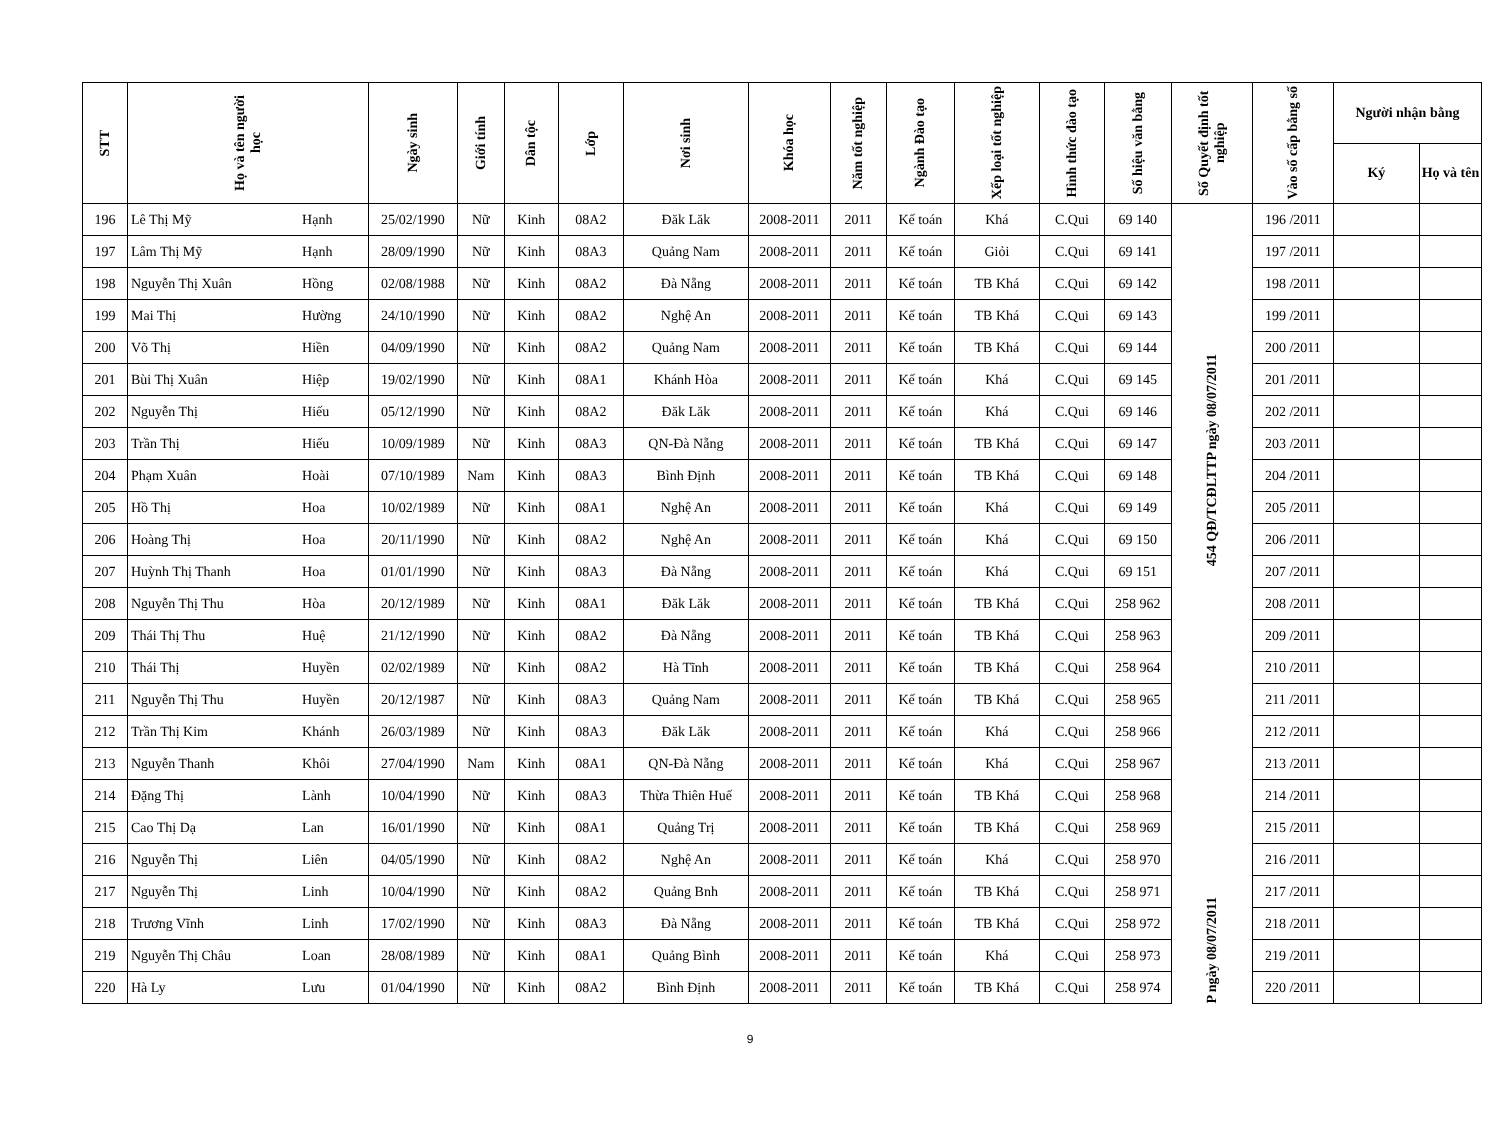| STT | Họ và tên người học | | Ngày sinh | Giới tính | Dân tộc | Lớp | Nơi sinh | Khóa học | Năm tốt nghiệp | Ngành Đào tạo | Xếp loại tốt nghiệp | Hình thức đào tạo | Số hiệu văn bằng | Số Quyết định tốt nghiệp | Vào số cấp bằng số | Người nhận bằng | |
| --- | --- | --- | --- | --- | --- | --- | --- | --- | --- | --- | --- | --- | --- | --- | --- | --- | --- |
| | | | | | | | | | | | | | | | | Ký | Họ và tên |
| 196 | Lê Thị Mỹ | Hạnh | 25/02/1990 | Nữ | Kinh | 08A2 | Đăk Lăk | 2008-2011 | 2011 | Kế toán | Khá | C.Qui | 69 140 | 454 QĐ/TCĐLTTP ngày 08/07/2011 | 196 /2011 | | |
| 197 | Lâm Thị Mỹ | Hạnh | 28/09/1990 | Nữ | Kinh | 08A3 | Quảng Nam | 2008-2011 | 2011 | Kế toán | Giỏi | C.Qui | 69 141 | | 197 /2011 | | |
| 198 | Nguyễn Thị Xuân | Hồng | 02/08/1988 | Nữ | Kinh | 08A2 | Đà Nẵng | 2008-2011 | 2011 | Kế toán | TB Khá | C.Qui | 69 142 | | 198 /2011 | | |
| 199 | Mai Thị | Hường | 24/10/1990 | Nữ | Kinh | 08A2 | Nghệ An | 2008-2011 | 2011 | Kế toán | TB Khá | C.Qui | 69 143 | | 199 /2011 | | |
| 200 | Võ Thị | Hiền | 04/09/1990 | Nữ | Kinh | 08A2 | Quảng Nam | 2008-2011 | 2011 | Kế toán | TB Khá | C.Qui | 69 144 | | 200 /2011 | | |
| 201 | Bùi Thị Xuân | Hiệp | 19/02/1990 | Nữ | Kinh | 08A1 | Khánh Hòa | 2008-2011 | 2011 | Kế toán | Khá | C.Qui | 69 145 | | 201 /2011 | | |
| 202 | Nguyễn Thị | Hiếu | 05/12/1990 | Nữ | Kinh | 08A2 | Đăk Lăk | 2008-2011 | 2011 | Kế toán | Khá | C.Qui | 69 146 | | 202 /2011 | | |
| 203 | Trần Thị | Hiếu | 10/09/1989 | Nữ | Kinh | 08A3 | QN-Đà Nẵng | 2008-2011 | 2011 | Kế toán | TB Khá | C.Qui | 69 147 | | 203 /2011 | | |
| 204 | Phạm Xuân | Hoài | 07/10/1989 | Nam | Kinh | 08A3 | Bình Định | 2008-2011 | 2011 | Kế toán | TB Khá | C.Qui | 69 148 | | 204 /2011 | | |
| 205 | Hồ Thị | Hoa | 10/02/1989 | Nữ | Kinh | 08A1 | Nghệ An | 2008-2011 | 2011 | Kế toán | Khá | C.Qui | 69 149 | | 205 /2011 | | |
| 206 | Hoàng Thị | Hoa | 20/11/1990 | Nữ | Kinh | 08A2 | Nghệ An | 2008-2011 | 2011 | Kế toán | Khá | C.Qui | 69 150 | | 206 /2011 | | |
| 207 | Huỳnh Thị Thanh | Hoa | 01/01/1990 | Nữ | Kinh | 08A3 | Đà Nẵng | 2008-2011 | 2011 | Kế toán | Khá | C.Qui | 69 151 | | 207 /2011 | | |
| 208 | Nguyễn Thị Thu | Hòa | 20/12/1989 | Nữ | Kinh | 08A1 | Đăk Lăk | 2008-2011 | 2011 | Kế toán | TB Khá | C.Qui | 258 962 | | 208 /2011 | | |
| 209 | Thái Thị Thu | Huệ | 21/12/1990 | Nữ | Kinh | 08A2 | Đà Nẵng | 2008-2011 | 2011 | Kế toán | TB Khá | C.Qui | 258 963 | | 209 /2011 | | |
| 210 | Thái Thị | Huyền | 02/02/1989 | Nữ | Kinh | 08A2 | Hà Tĩnh | 2008-2011 | 2011 | Kế toán | TB Khá | C.Qui | 258 964 | | 210 /2011 | | |
| 211 | Nguyễn Thị Thu | Huyền | 20/12/1987 | Nữ | Kinh | 08A3 | Quảng Nam | 2008-2011 | 2011 | Kế toán | TB Khá | C.Qui | 258 965 | | 211 /2011 | | |
| 212 | Trần Thị Kim | Khánh | 26/03/1989 | Nữ | Kinh | 08A3 | Đăk Lăk | 2008-2011 | 2011 | Kế toán | Khá | C.Qui | 258 966 | P ngày 08/07/2011 | 212 /2011 | | |
| 213 | Nguyễn Thanh | Khôi | 27/04/1990 | Nam | Kinh | 08A1 | QN-Đà Nẵng | 2008-2011 | 2011 | Kế toán | Khá | C.Qui | 258 967 | | 213 /2011 | | |
| 214 | Đặng Thị | Lành | 10/04/1990 | Nữ | Kinh | 08A3 | Thừa Thiên Huế | 2008-2011 | 2011 | Kế toán | TB Khá | C.Qui | 258 968 | | 214 /2011 | | |
| 215 | Cao Thị Dạ | Lan | 16/01/1990 | Nữ | Kinh | 08A1 | Quảng Trị | 2008-2011 | 2011 | Kế toán | TB Khá | C.Qui | 258 969 | | 215 /2011 | | |
| 216 | Nguyễn Thị | Liên | 04/05/1990 | Nữ | Kinh | 08A2 | Nghệ An | 2008-2011 | 2011 | Kế toán | Khá | C.Qui | 258 970 | | 216 /2011 | | |
| 217 | Nguyễn Thị | Linh | 10/04/1990 | Nữ | Kinh | 08A2 | Quảng Bnh | 2008-2011 | 2011 | Kế toán | TB Khá | C.Qui | 258 971 | | 217 /2011 | | |
| 218 | Trương Vĩnh | Linh | 17/02/1990 | Nữ | Kinh | 08A3 | Đà Nẵng | 2008-2011 | 2011 | Kế toán | TB Khá | C.Qui | 258 972 | | 218 /2011 | | |
| 219 | Nguyễn Thị Châu | Loan | 28/08/1989 | Nữ | Kinh | 08A1 | Quảng Bình | 2008-2011 | 2011 | Kế toán | Khá | C.Qui | 258 973 | | 219 /2011 | | |
| 220 | Hà Ly | Lưu | 01/04/1990 | Nữ | Kinh | 08A2 | Bình Định | 2008-2011 | 2011 | Kế toán | TB Khá | C.Qui | 258 974 | | 220 /2011 | | |
9